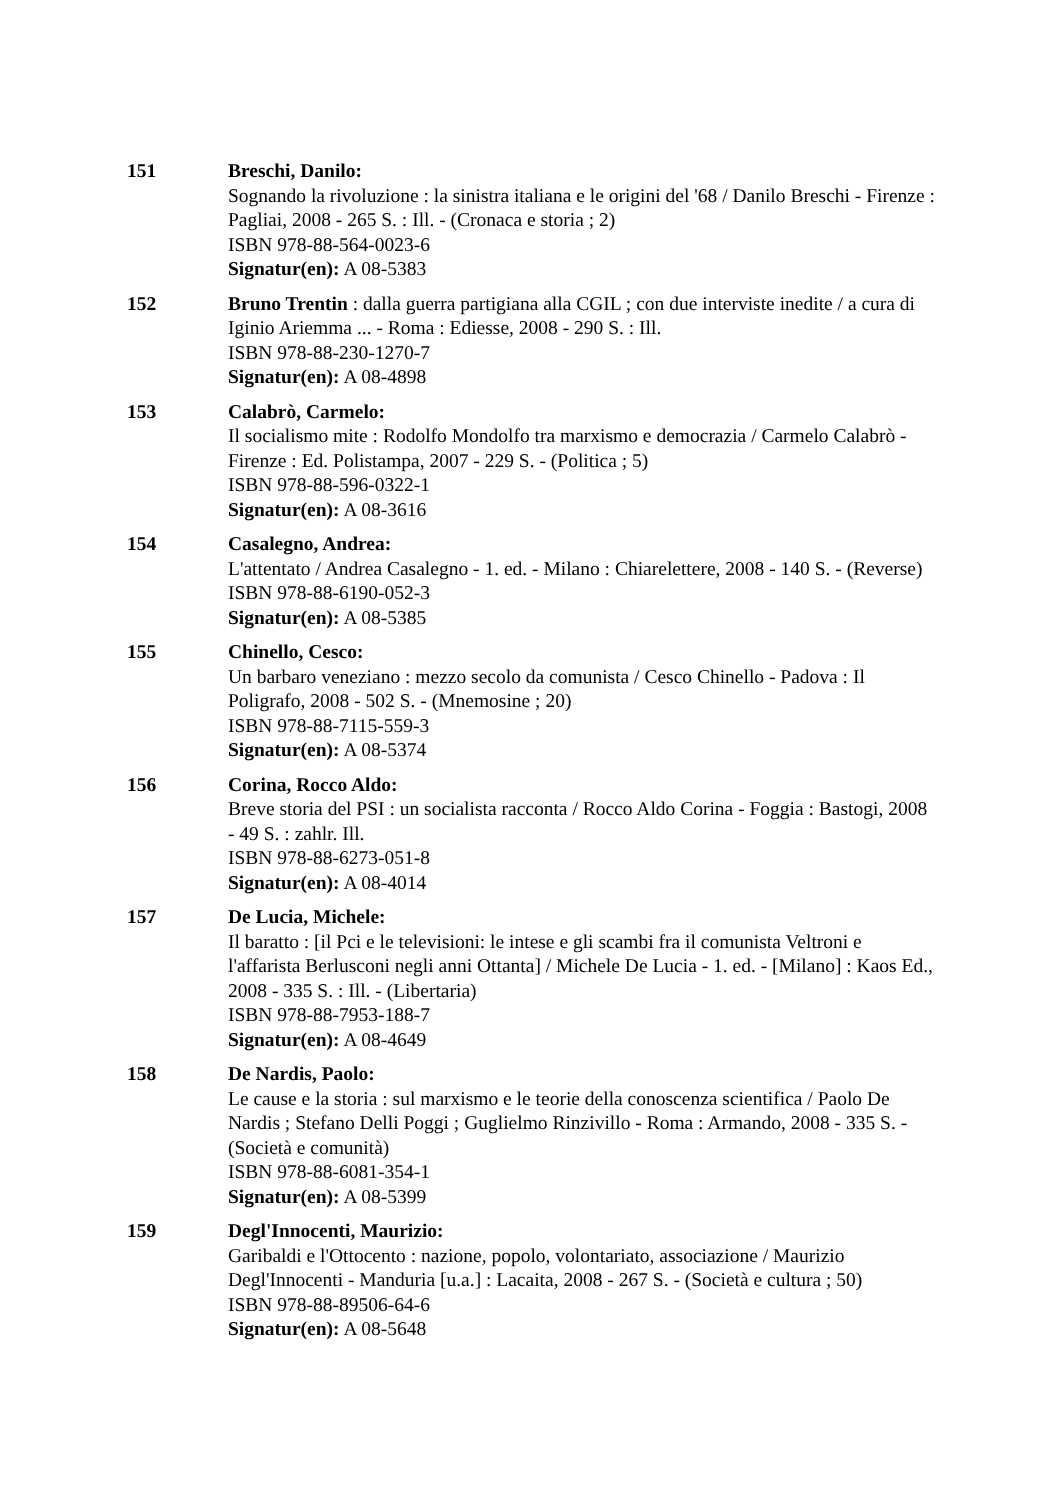151 Breschi, Danilo:
Sognando la rivoluzione : la sinistra italiana e le origini del '68 / Danilo Breschi - Firenze : Pagliai, 2008 - 265 S. : Ill. - (Cronaca e storia ; 2)
ISBN 978-88-564-0023-6
Signatur(en): A 08-5383
152 Bruno Trentin : dalla guerra partigiana alla CGIL ; con due interviste inedite / a cura di Iginio Ariemma ... - Roma : Ediesse, 2008 - 290 S. : Ill.
ISBN 978-88-230-1270-7
Signatur(en): A 08-4898
153 Calabrò, Carmelo:
Il socialismo mite : Rodolfo Mondolfo tra marxismo e democrazia / Carmelo Calabrò - Firenze : Ed. Polistampa, 2007 - 229 S. - (Politica ; 5)
ISBN 978-88-596-0322-1
Signatur(en): A 08-3616
154 Casalegno, Andrea:
L'attentato / Andrea Casalegno - 1. ed. - Milano : Chiarelettere, 2008 - 140 S. - (Reverse)
ISBN 978-88-6190-052-3
Signatur(en): A 08-5385
155 Chinello, Cesco:
Un barbaro veneziano : mezzo secolo da comunista / Cesco Chinello - Padova : Il Poligrafo, 2008 - 502 S. - (Mnemosine ; 20)
ISBN 978-88-7115-559-3
Signatur(en): A 08-5374
156 Corina, Rocco Aldo:
Breve storia del PSI : un socialista racconta / Rocco Aldo Corina - Foggia : Bastogi, 2008 - 49 S. : zahlr. Ill.
ISBN 978-88-6273-051-8
Signatur(en): A 08-4014
157 De Lucia, Michele:
Il baratto : [il Pci e le televisioni: le intese e gli scambi fra il comunista Veltroni e l'affarista Berlusconi negli anni Ottanta] / Michele De Lucia - 1. ed. - [Milano] : Kaos Ed., 2008 - 335 S. : Ill. - (Libertaria)
ISBN 978-88-7953-188-7
Signatur(en): A 08-4649
158 De Nardis, Paolo:
Le cause e la storia : sul marxismo e le teorie della conoscenza scientifica / Paolo De Nardis ; Stefano Delli Poggi ; Guglielmo Rinzivillo - Roma : Armando, 2008 - 335 S. - (Società e comunità)
ISBN 978-88-6081-354-1
Signatur(en): A 08-5399
159 Degl'Innocenti, Maurizio:
Garibaldi e l'Ottocento : nazione, popolo, volontariato, associazione / Maurizio Degl'Innocenti - Manduria [u.a.] : Lacaita, 2008 - 267 S. - (Società e cultura ; 50)
ISBN 978-88-89506-64-6
Signatur(en): A 08-5648